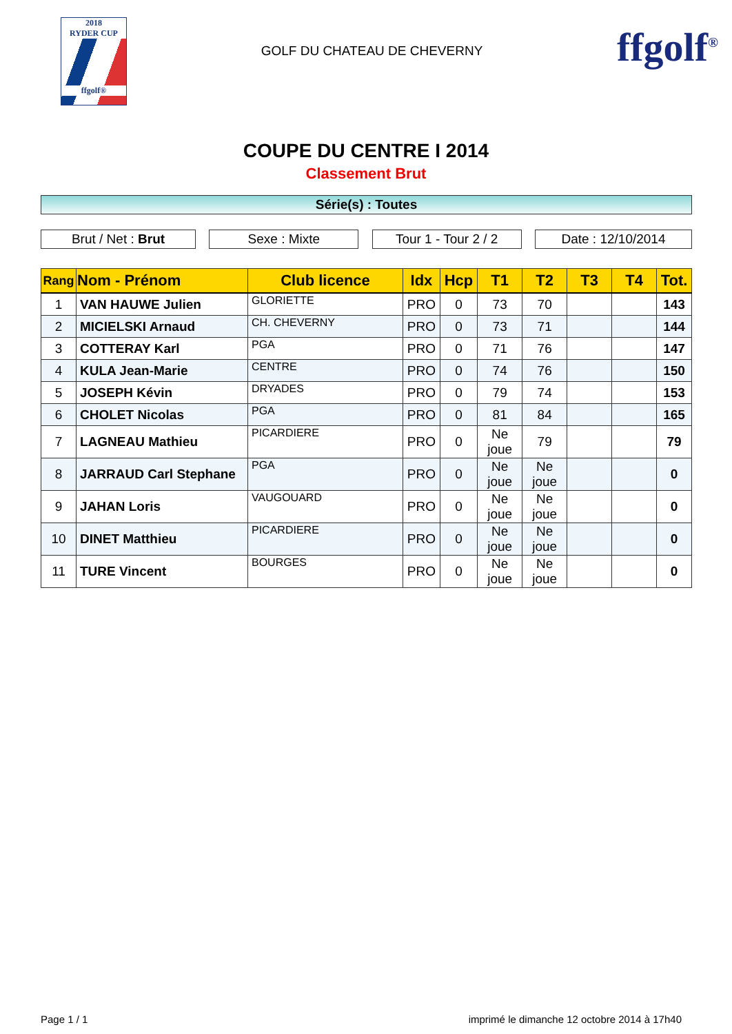2018
RYDER CUP
ffgolf®
GOLF DU CHATEAU DE CHEVERNY
ffgolf<sup>®</sup>
COUPE DU CENTRE I 2014
Classement Brut
Série(s) : Toutes
Brut / Net : Brut Sexe : Mixte Tour 1 - Tour 2 / 2
Date : 12/10/2014
| Rang | Nom - Prénom | Club licence | Idx | Hcp | T1 | T2 | T3 | T4 | Tot. |
| --- | --- | --- | --- | --- | --- | --- | --- | --- | --- |
| 1 | VAN HAUWE Julien | GLORIETTE | PRO | 0 | 73 | 70 | | | 143 |
| 2 | MICIELSKI Arnaud | CH. CHEVERNY | PRO | 0 | 73 | 71 | | | 144 |
| 3 | COTTERAY Karl | PGA | PRO | 0 | 71 | 76 | | | 147 |
| 4 | KULA Jean-Marie | CENTRE | PRO | 0 | 74 | 76 | | | 150 |
| 5 | JOSEPH Kévin | DRYADES | PRO | 0 | 79 | 74 | | | 153 |
| 6 | CHOLET Nicolas | PGA | PRO | 0 | 81 | 84 | | | 165 |
| 7 | LAGNEAU Mathieu | PICARDIERE | PRO | 0 | Ne joue | 79 | | | 79 |
| 8 | JARRAUD Carl Stephane | PGA | PRO | 0 | Ne joue | Ne joue | | | 0 |
| 9 | JAHAN Loris | VAUGOUARD | PRO | 0 | Ne joue | Ne joue | | | 0 |
| 10 | DINET Matthieu | PICARDIERE | PRO | 0 | Ne joue | Ne joue | | | 0 |
| 11 | TURE Vincent | BOURGES | PRO | 0 | Ne joue | Ne joue | | | 0 |
Page 1 / 1 imprimé le dimanche 12 octobre 2014 à 17h40